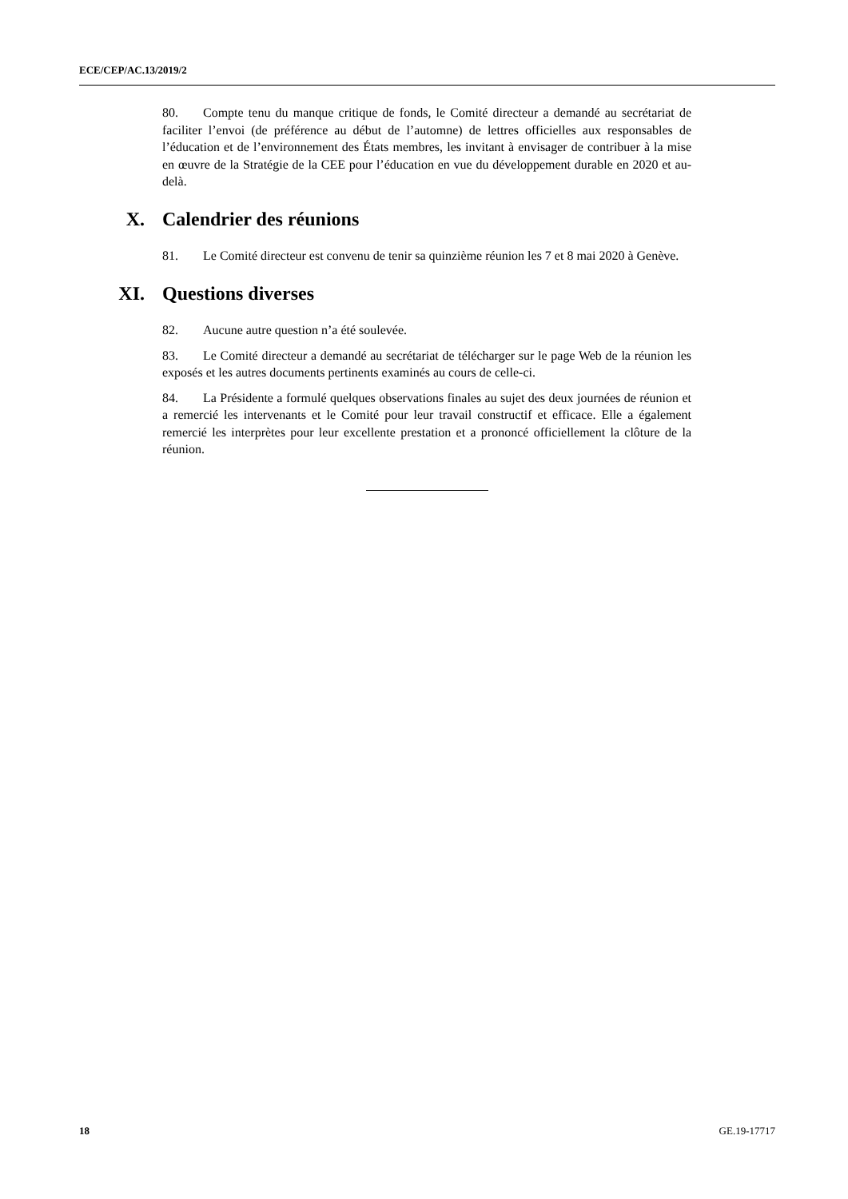ECE/CEP/AC.13/2019/2
80. Compte tenu du manque critique de fonds, le Comité directeur a demandé au secrétariat de faciliter l’envoi (de préférence au début de l’automne) de lettres officielles aux responsables de l’éducation et de l’environnement des États membres, les invitant à envisager de contribuer à la mise en œuvre de la Stratégie de la CEE pour l’éducation en vue du développement durable en 2020 et au-delà.
X. Calendrier des réunions
81. Le Comité directeur est convenu de tenir sa quinzième réunion les 7 et 8 mai 2020 à Genève.
XI. Questions diverses
82. Aucune autre question n’a été soulevée.
83. Le Comité directeur a demandé au secrétariat de télécharger sur le page Web de la réunion les exposés et les autres documents pertinents examinés au cours de celle-ci.
84. La Présidente a formulé quelques observations finales au sujet des deux journées de réunion et a remercié les intervenants et le Comité pour leur travail constructif et efficace. Elle a également remercié les interprètes pour leur excellente prestation et a prononcé officiellement la clôture de la réunion.
18 GE.19-17717